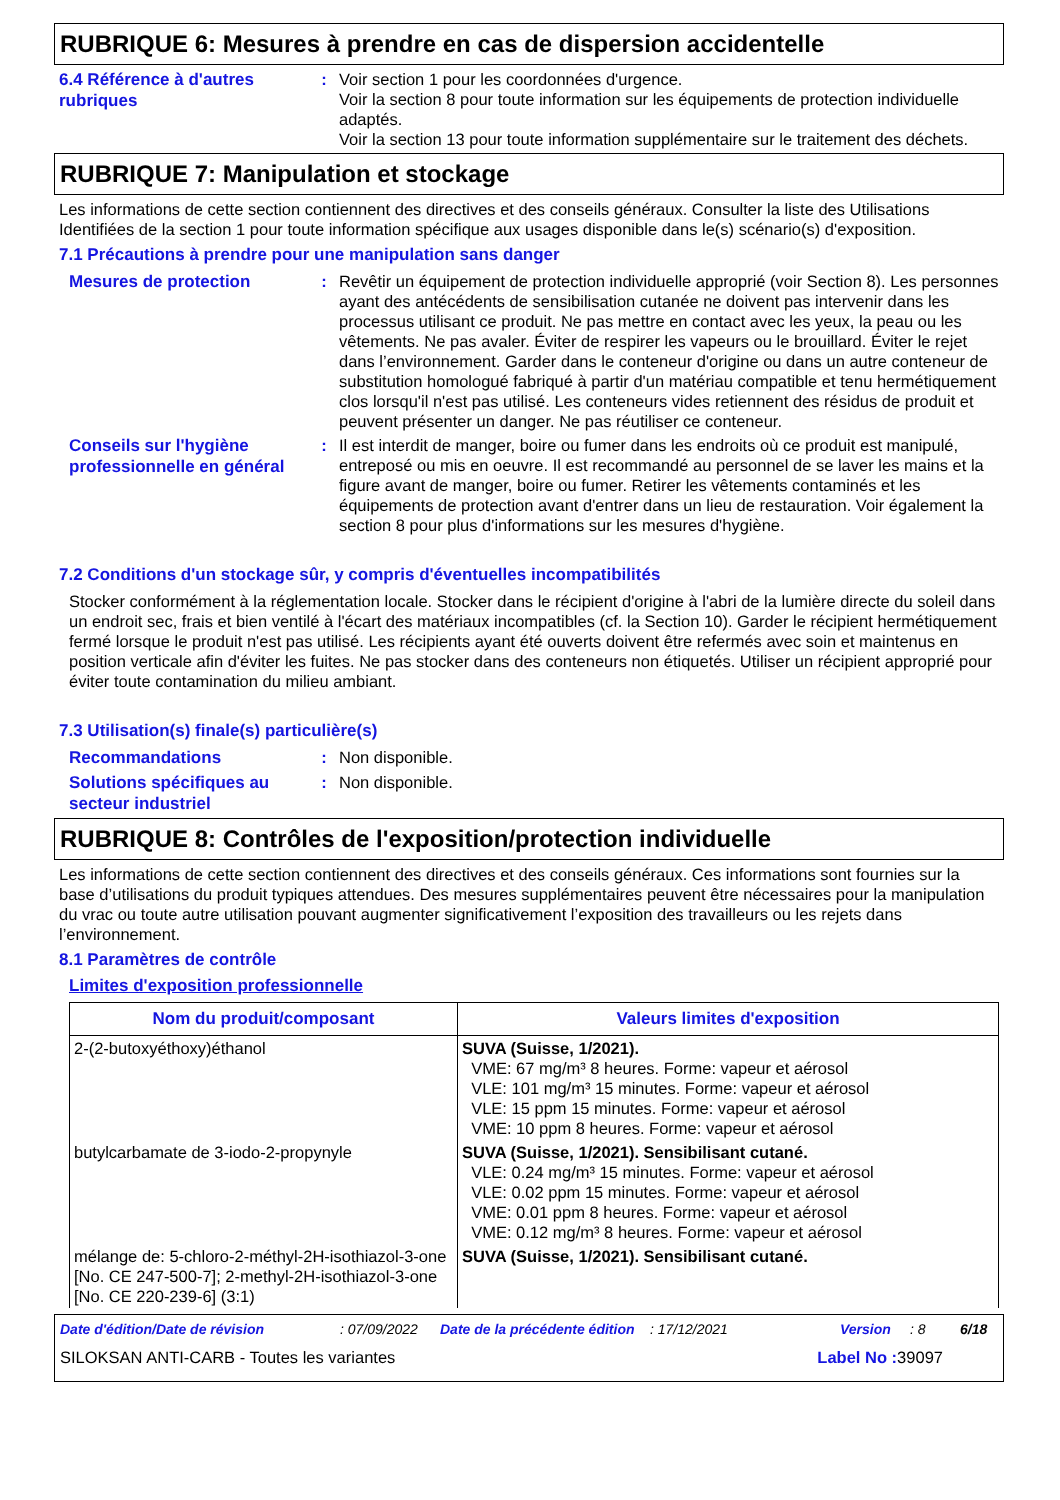RUBRIQUE 6: Mesures à prendre en cas de dispersion accidentelle
6.4 Référence à d'autres rubriques
: Voir section 1 pour les coordonnées d'urgence.
Voir la section 8 pour toute information sur les équipements de protection individuelle adaptés.
Voir la section 13 pour toute information supplémentaire sur le traitement des déchets.
RUBRIQUE 7: Manipulation et stockage
Les informations de cette section contiennent des directives et des conseils généraux. Consulter la liste des Utilisations Identifiées de la section 1 pour toute information spécifique aux usages disponible dans le(s) scénario(s) d'exposition.
7.1 Précautions à prendre pour une manipulation sans danger
Mesures de protection
: Revêtir un équipement de protection individuelle approprié (voir Section 8). Les personnes ayant des antécédents de sensibilisation cutanée ne doivent pas intervenir dans les processus utilisant ce produit. Ne pas mettre en contact avec les yeux, la peau ou les vêtements. Ne pas avaler. Éviter de respirer les vapeurs ou le brouillard. Éviter le rejet dans l’environnement. Garder dans le conteneur d'origine ou dans un autre conteneur de substitution homologué fabriqué à partir d'un matériau compatible et tenu hermétiquement clos lorsqu'il n'est pas utilisé. Les conteneurs vides retiennent des résidus de produit et peuvent présenter un danger. Ne pas réutiliser ce conteneur.
Conseils sur l'hygiène professionnelle en général
: Il est interdit de manger, boire ou fumer dans les endroits où ce produit est manipulé, entreposé ou mis en oeuvre. Il est recommandé au personnel de se laver les mains et la figure avant de manger, boire ou fumer. Retirer les vêtements contaminés et les équipements de protection avant d'entrer dans un lieu de restauration. Voir également la section 8 pour plus d'informations sur les mesures d'hygiène.
7.2 Conditions d'un stockage sûr, y compris d'éventuelles incompatibilités
Stocker conformément à la réglementation locale. Stocker dans le récipient d'origine à l'abri de la lumière directe du soleil dans un endroit sec, frais et bien ventilé à l'écart des matériaux incompatibles (cf. la Section 10). Garder le récipient hermétiquement fermé lorsque le produit n'est pas utilisé. Les récipients ayant été ouverts doivent être refermés avec soin et maintenus en position verticale afin d'éviter les fuites. Ne pas stocker dans des conteneurs non étiquetés. Utiliser un récipient approprié pour éviter toute contamination du milieu ambiant.
7.3 Utilisation(s) finale(s) particulière(s)
Recommandations
: Non disponible.
Solutions spécifiques au secteur industriel
: Non disponible.
RUBRIQUE 8: Contrôles de l'exposition/protection individuelle
Les informations de cette section contiennent des directives et des conseils généraux. Ces informations sont fournies sur la base d’utilisations du produit typiques attendues. Des mesures supplémentaires peuvent être nécessaires pour la manipulation du vrac ou toute autre utilisation pouvant augmenter significativement l’exposition des travailleurs ou les rejets dans l’environnement.
8.1 Paramètres de contrôle
Limites d'exposition professionnelle
| Nom du produit/composant | Valeurs limites d'exposition |
| --- | --- |
| 2-(2-butoxyéthoxy)éthanol | SUVA (Suisse, 1/2021). VME: 67 mg/m³ 8 heures. Forme: vapeur et aérosol VLE: 101 mg/m³ 15 minutes. Forme: vapeur et aérosol VLE: 15 ppm 15 minutes. Forme: vapeur et aérosol VME: 10 ppm 8 heures. Forme: vapeur et aérosol |
| butylcarbamate de 3-iodo-2-propynyle | SUVA (Suisse, 1/2021). Sensibilisant cutané. VLE: 0.24 mg/m³ 15 minutes. Forme: vapeur et aérosol VLE: 0.02 ppm 15 minutes. Forme: vapeur et aérosol VME: 0.01 ppm 8 heures. Forme: vapeur et aérosol VME: 0.12 mg/m³ 8 heures. Forme: vapeur et aérosol |
| mélange de: 5-chloro-2-méthyl-2H-isothiazol-3-one [No. CE 247-500-7]; 2-methyl-2H-isothiazol-3-one [No. CE 220-239-6] (3:1) | SUVA (Suisse, 1/2021). Sensibilisant cutané. |
Date d'édition/Date de révision: 07/09/2022 Date de la précédente édition: 17/12/2021 Version: 8 6/18
SILOKSAN ANTI-CARB - Toutes les variantes Label No : 39097